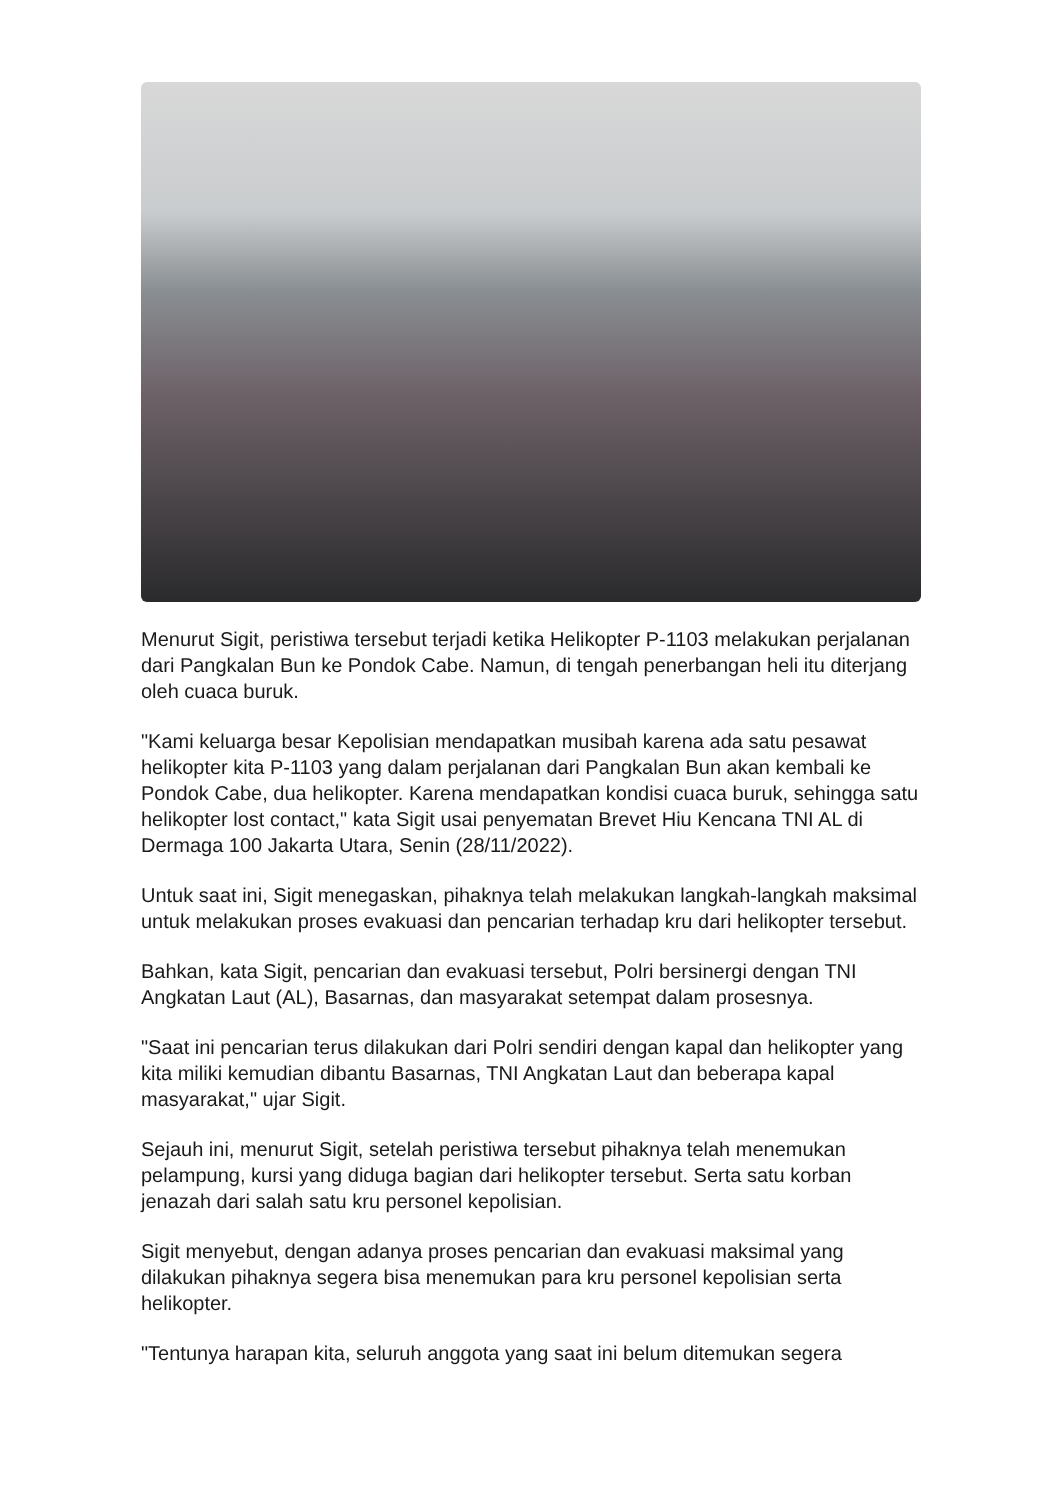Menurut Sigit, peristiwa tersebut terjadi ketika Helikopter P-1103 melakukan perjalanan dari Pangkalan Bun ke Pondok Cabe. Namun, di tengah penerbangan heli itu diterjang oleh cuaca buruk.
"Kami keluarga besar Kepolisian mendapatkan musibah karena ada satu pesawat helikopter kita P-1103 yang dalam perjalanan dari Pangkalan Bun akan kembali ke Pondok Cabe, dua helikopter. Karena mendapatkan kondisi cuaca buruk, sehingga satu helikopter lost contact," kata Sigit usai penyematan Brevet Hiu Kencana TNI AL di Dermaga 100 Jakarta Utara, Senin (28/11/2022).
Untuk saat ini, Sigit menegaskan, pihaknya telah melakukan langkah-langkah maksimal untuk melakukan proses evakuasi dan pencarian terhadap kru dari helikopter tersebut.
Bahkan, kata Sigit, pencarian dan evakuasi tersebut, Polri bersinergi dengan TNI Angkatan Laut (AL), Basarnas, dan masyarakat setempat dalam prosesnya.
"Saat ini pencarian terus dilakukan dari Polri sendiri dengan kapal dan helikopter yang kita miliki kemudian dibantu Basarnas, TNI Angkatan Laut dan beberapa kapal masyarakat," ujar Sigit.
Sejauh ini, menurut Sigit, setelah peristiwa tersebut pihaknya telah menemukan pelampung, kursi yang diduga bagian dari helikopter tersebut. Serta satu korban jenazah dari salah satu kru personel kepolisian.
Sigit menyebut, dengan adanya proses pencarian dan evakuasi maksimal yang dilakukan pihaknya segera bisa menemukan para kru personel kepolisian serta helikopter.
"Tentunya harapan kita, seluruh anggota yang saat ini belum ditemukan segera